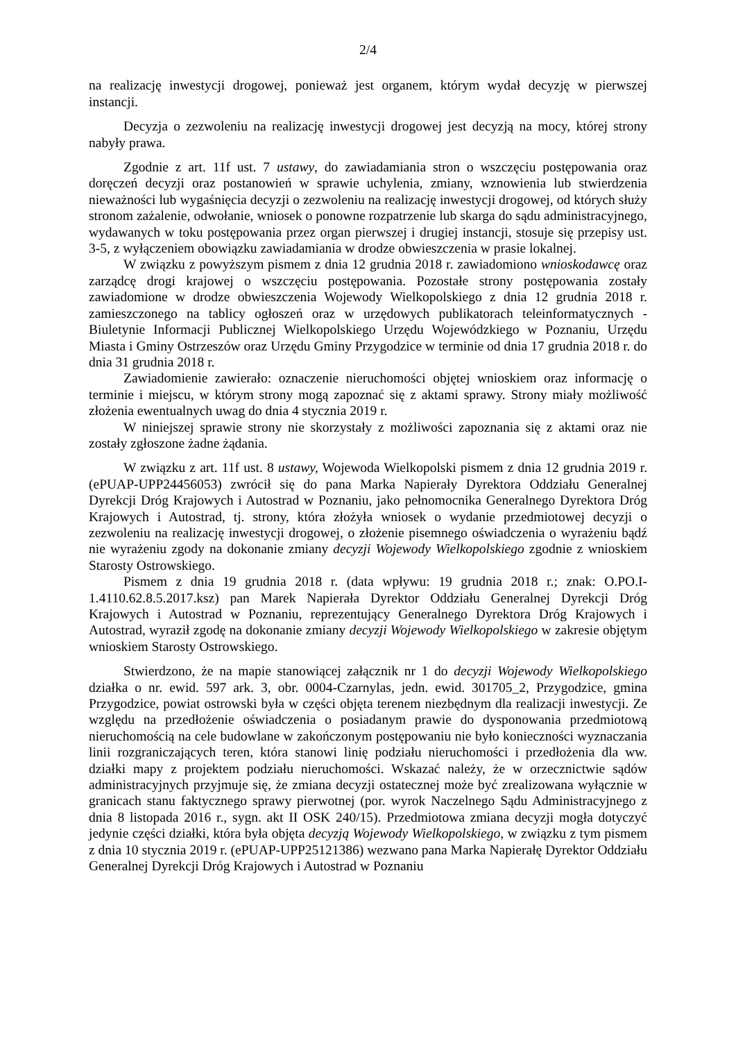2/4
na realizację inwestycji drogowej, ponieważ jest organem, którym wydał decyzję w pierwszej instancji.
Decyzja o zezwoleniu na realizację inwestycji drogowej jest decyzją na mocy, której strony nabyły prawa.
Zgodnie z art. 11f ust. 7 ustawy, do zawiadamiania stron o wszczęciu postępowania oraz doręczeń decyzji oraz postanowień w sprawie uchylenia, zmiany, wznowienia lub stwierdzenia nieważności lub wygaśnięcia decyzji o zezwoleniu na realizację inwestycji drogowej, od których służy stronom zażalenie, odwołanie, wniosek o ponowne rozpatrzenie lub skarga do sądu administracyjnego, wydawanych w toku postępowania przez organ pierwszej i drugiej instancji, stosuje się przepisy ust. 3-5, z wyłączeniem obowiązku zawiadamiania w drodze obwieszczenia w prasie lokalnej.
W związku z powyższym pismem z dnia 12 grudnia 2018 r. zawiadomiono wnioskodawcę oraz zarządcę drogi krajowej o wszczęciu postępowania. Pozostałe strony postępowania zostały zawiadomione w drodze obwieszczenia Wojewody Wielkopolskiego z dnia 12 grudnia 2018 r. zamieszczonego na tablicy ogłoszeń oraz w urzędowych publikatorach teleinformatycznych - Biuletynie Informacji Publicznej Wielkopolskiego Urzędu Wojewódzkiego w Poznaniu, Urzędu Miasta i Gminy Ostrzeszów oraz Urzędu Gminy Przygodzice w terminie od dnia 17 grudnia 2018 r. do dnia 31 grudnia 2018 r.
Zawiadomienie zawierało: oznaczenie nieruchomości objętej wnioskiem oraz informację o terminie i miejscu, w którym strony mogą zapoznać się z aktami sprawy. Strony miały możliwość złożenia ewentualnych uwag do dnia 4 stycznia 2019 r.
W niniejszej sprawie strony nie skorzystały z możliwości zapoznania się z aktami oraz nie zostały zgłoszone żadne żądania.
W związku z art. 11f ust. 8 ustawy, Wojewoda Wielkopolski pismem z dnia 12 grudnia 2019 r. (ePUAP-UPP24456053) zwrócił się do pana Marka Napierały Dyrektora Oddziału Generalnej Dyrekcji Dróg Krajowych i Autostrad w Poznaniu, jako pełnomocnika Generalnego Dyrektora Dróg Krajowych i Autostrad, tj. strony, która złożyła wniosek o wydanie przedmiotowej decyzji o zezwoleniu na realizację inwestycji drogowej, o złożenie pisemnego oświadczenia o wyrażeniu bądź nie wyrażeniu zgody na dokonanie zmiany decyzji Wojewody Wielkopolskiego zgodnie z wnioskiem Starosty Ostrowskiego.
Pismem z dnia 19 grudnia 2018 r. (data wpływu: 19 grudnia 2018 r.; znak: O.PO.I-1.4110.62.8.5.2017.ksz) pan Marek Napierała Dyrektor Oddziału Generalnej Dyrekcji Dróg Krajowych i Autostrad w Poznaniu, reprezentujący Generalnego Dyrektora Dróg Krajowych i Autostrad, wyraził zgodę na dokonanie zmiany decyzji Wojewody Wielkopolskiego w zakresie objętym wnioskiem Starosty Ostrowskiego.
Stwierdzono, że na mapie stanowiącej załącznik nr 1 do decyzji Wojewody Wielkopolskiego działka o nr. ewid. 597 ark. 3, obr. 0004-Czarnylas, jedn. ewid. 301705_2, Przygodzice, gmina Przygodzice, powiat ostrowski była w części objęta terenem niezbędnym dla realizacji inwestycji. Ze względu na przedłożenie oświadczenia o posiadanym prawie do dysponowania przedmiotową nieruchomością na cele budowlane w zakończonym postępowaniu nie było konieczności wyznaczania linii rozgraniczających teren, która stanowi linię podziału nieruchomości i przedłożenia dla ww. działki mapy z projektem podziału nieruchomości. Wskazać należy, że w orzecznictwie sądów administracyjnych przyjmuje się, że zmiana decyzji ostatecznej może być zrealizowana wyłącznie w granicach stanu faktycznego sprawy pierwotnej (por. wyrok Naczelnego Sądu Administracyjnego z dnia 8 listopada 2016 r., sygn. akt II OSK 240/15). Przedmiotowa zmiana decyzji mogła dotyczyć jedynie części działki, która była objęta decyzją Wojewody Wielkopolskiego, w związku z tym pismem z dnia 10 stycznia 2019 r. (ePUAP-UPP25121386) wezwano pana Marka Napierałę Dyrektor Oddziału Generalnej Dyrekcji Dróg Krajowych i Autostrad w Poznaniu